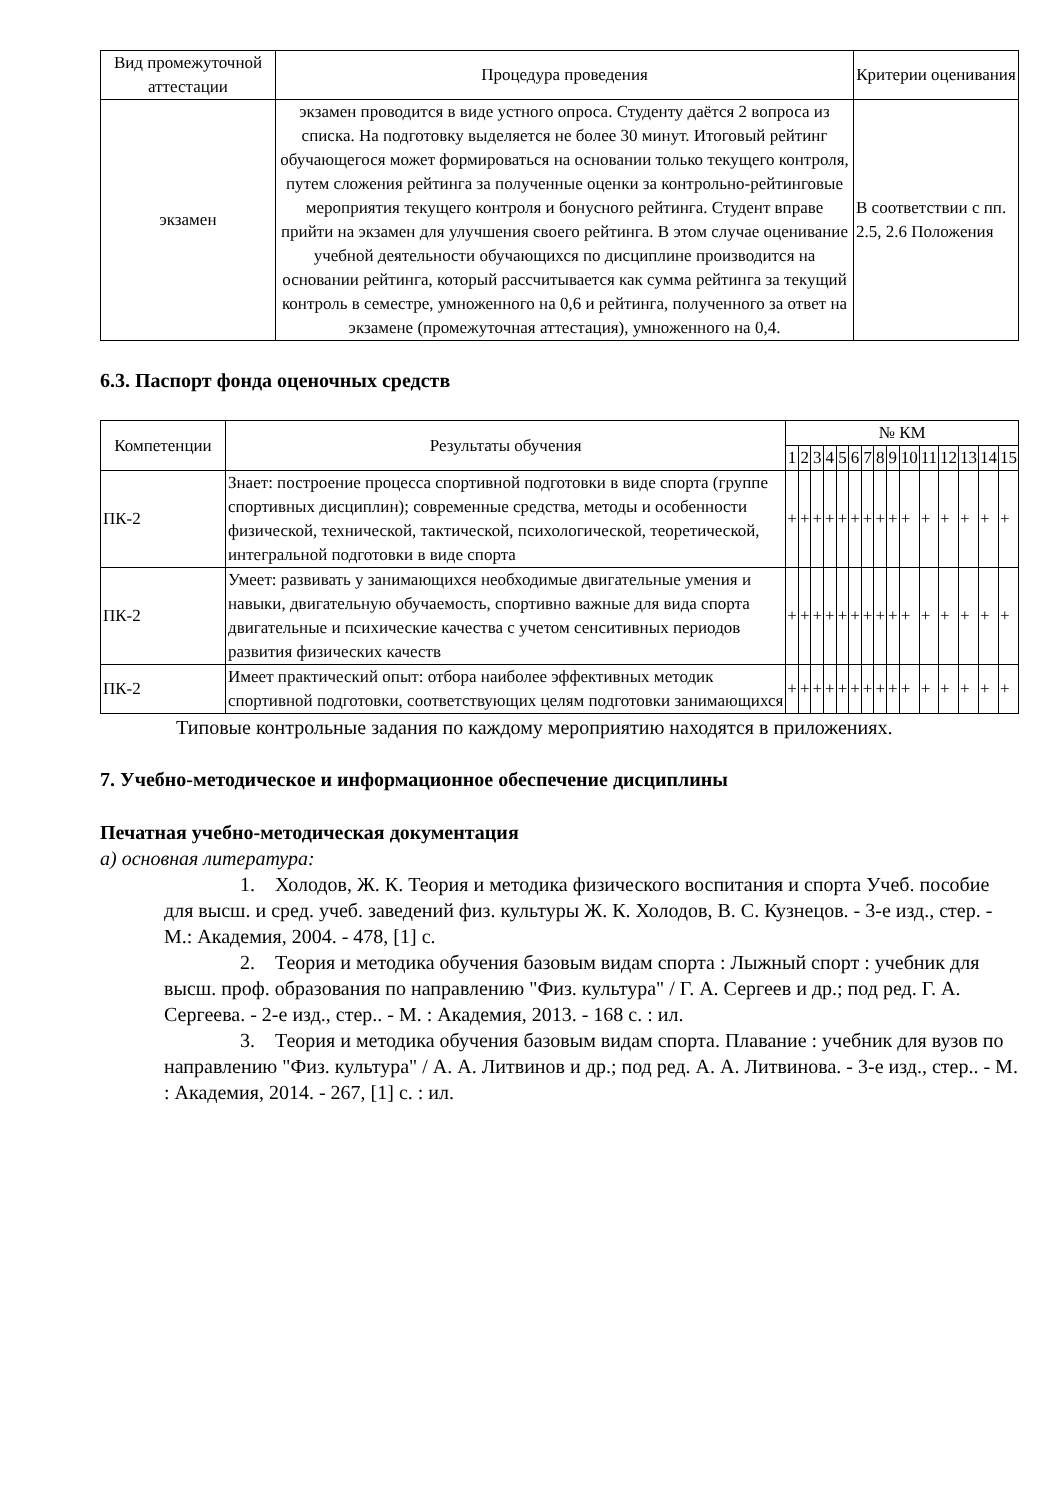| Вид промежуточной аттестации | Процедура проведения | Критерии оценивания |
| --- | --- | --- |
| экзамен | экзамен проводится в виде устного опроса. Студенту даётся 2 вопроса из списка. На подготовку выделяется не более 30 минут. Итоговый рейтинг обучающегося может формироваться на основании только текущего контроля, путем сложения рейтинга за полученные оценки за контрольно-рейтинговые мероприятия текущего контроля и бонусного рейтинга. Студент вправе прийти на экзамен для улучшения своего рейтинга. В этом случае оценивание учебной деятельности обучающихся по дисциплине производится на основании рейтинга, который рассчитывается как сумма рейтинга за текущий контроль в семестре, умноженного на 0,6 и рейтинга, полученного за ответ на экзамене (промежуточная аттестация), умноженного на 0,4. | В соответствии с пп. 2.5, 2.6 Положения |
6.3. Паспорт фонда оценочных средств
| Компетенции | Результаты обучения | № КМ | | | | | | | | | | | | | | |
| --- | --- | --- | --- | --- | --- | --- | --- | --- | --- | --- | --- | --- | --- | --- | --- | --- |
| | | 1 | 2 | 3 | 4 | 5 | 6 | 7 | 8 | 9 | 10 | 11 | 12 | 13 | 14 | 15 |
| ПК-2 | Знает: построение процесса спортивной подготовки в виде спорта (группе спортивных дисциплин); современные средства, методы и особенности физической, технической, тактической, психологической, теоретической, интегральной подготовки в виде спорта | + | + | + | + | + | + | + | + | + | + | + | + | + | + | + |
| ПК-2 | Умеет: развивать у занимающихся необходимые двигательные умения и навыки, двигательную обучаемость, спортивно важные для вида спорта двигательные и психические качества с учетом сенситивных периодов развития физических качеств | + | + | + | + | + | + | + | + | + | + | + | + | + | + | + |
| ПК-2 | Имеет практический опыт: отбора наиболее эффективных методик спортивной подготовки, соответствующих целям подготовки занимающихся | + | + | + | + | + | + | + | + | + | + | + | + | + | + | + |
Типовые контрольные задания по каждому мероприятию находятся в приложениях.
7. Учебно-методическое и информационное обеспечение дисциплины
Печатная учебно-методическая документация
а) основная литература:
1. Холодов, Ж. К. Теория и методика физического воспитания и спорта Учеб. пособие для высш. и сред. учеб. заведений физ. культуры Ж. К. Холодов, В. С. Кузнецов. - 3-е изд., стер. - М.: Академия, 2004. - 478, [1] с.
2. Теория и методика обучения базовым видам спорта : Лыжный спорт : учебник для высш. проф. образования по направлению "Физ. культура" / Г. А. Сергеев и др.; под ред. Г. А. Сергеева. - 2-е изд., стер.. - М. : Академия, 2013. - 168 с. : ил.
3. Теория и методика обучения базовым видам спорта. Плавание : учебник для вузов по направлению "Физ. культура" / А. А. Литвинов и др.; под ред. А. А. Литвинова. - 3-е изд., стер.. - М. : Академия, 2014. - 267, [1] с. : ил.